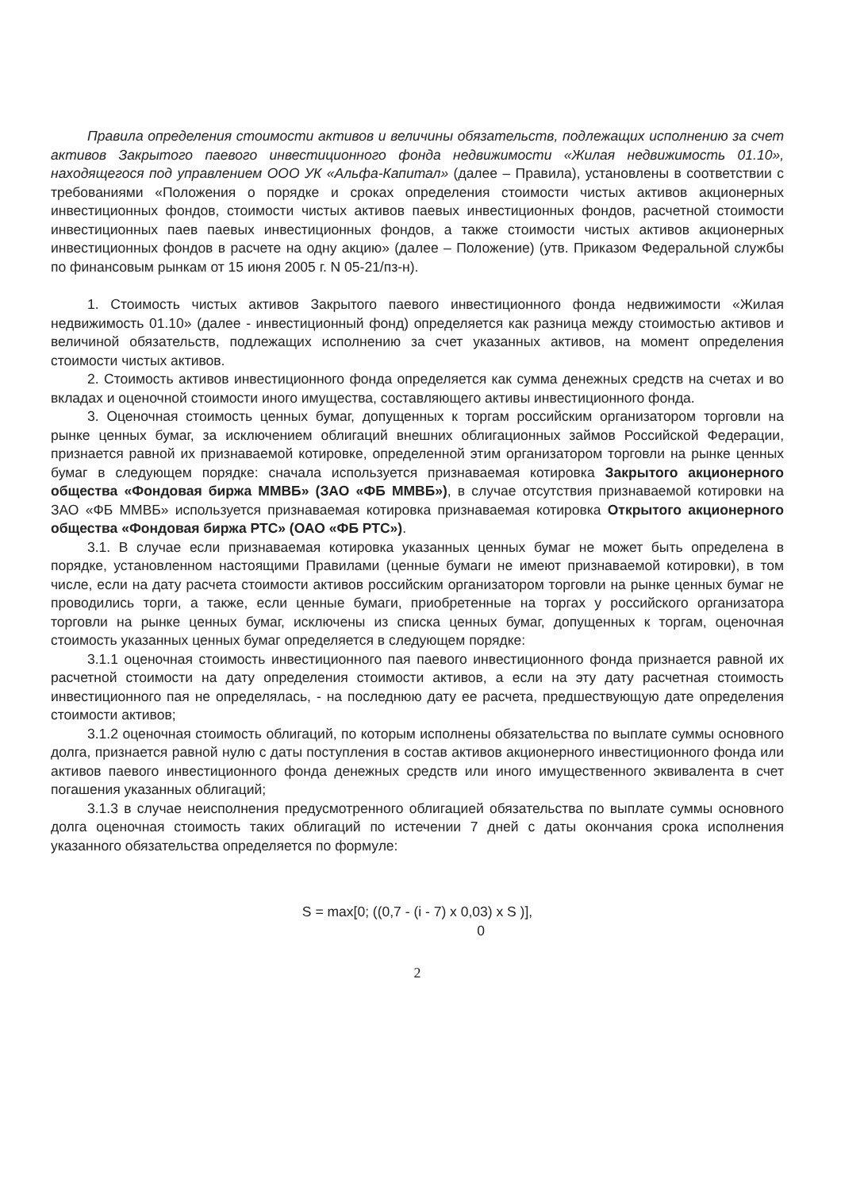Правила определения стоимости активов и величины обязательств, подлежащих исполнению за счет активов Закрытого паевого инвестиционного фонда недвижимости «Жилая недвижимость 01.10», находящегося под управлением ООО УК «Альфа-Капитал» (далее – Правила), установлены в соответствии с требованиями «Положения о порядке и сроках определения стоимости чистых активов акционерных инвестиционных фондов, стоимости чистых активов паевых инвестиционных фондов, расчетной стоимости инвестиционных паев паевых инвестиционных фондов, а также стоимости чистых активов акционерных инвестиционных фондов в расчете на одну акцию» (далее – Положение) (утв. Приказом Федеральной службы по финансовым рынкам от 15 июня 2005 г. N 05-21/пз-н).
1. Стоимость чистых активов Закрытого паевого инвестиционного фонда недвижимости «Жилая недвижимость 01.10» (далее - инвестиционный фонд) определяется как разница между стоимостью активов и величиной обязательств, подлежащих исполнению за счет указанных активов, на момент определения стоимости чистых активов.
2. Стоимость активов инвестиционного фонда определяется как сумма денежных средств на счетах и во вкладах и оценочной стоимости иного имущества, составляющего активы инвестиционного фонда.
3. Оценочная стоимость ценных бумаг, допущенных к торгам российским организатором торговли на рынке ценных бумаг, за исключением облигаций внешних облигационных займов Российской Федерации, признается равной их признаваемой котировке, определенной этим организатором торговли на рынке ценных бумаг в следующем порядке: сначала используется признаваемая котировка Закрытого акционерного общества «Фондовая биржа ММВБ» (ЗАО «ФБ ММВБ»), в случае отсутствия признаваемой котировки на ЗАО «ФБ ММВБ» используется признаваемая котировка признаваемая котировка Открытого акционерного общества «Фондовая биржа РТС» (ОАО «ФБ РТС»).
3.1. В случае если признаваемая котировка указанных ценных бумаг не может быть определена в порядке, установленном настоящими Правилами (ценные бумаги не имеют признаваемой котировки), в том числе, если на дату расчета стоимости активов российским организатором торговли на рынке ценных бумаг не проводились торги, а также, если ценные бумаги, приобретенные на торгах у российского организатора торговли на рынке ценных бумаг, исключены из списка ценных бумаг, допущенных к торгам, оценочная стоимость указанных ценных бумаг определяется в следующем порядке:
3.1.1 оценочная стоимость инвестиционного пая паевого инвестиционного фонда признается равной их расчетной стоимости на дату определения стоимости активов, а если на эту дату расчетная стоимость инвестиционного пая не определялась, - на последнюю дату ее расчета, предшествующую дате определения стоимости активов;
3.1.2 оценочная стоимость облигаций, по которым исполнены обязательства по выплате суммы основного долга, признается равной нулю с даты поступления в состав активов акционерного инвестиционного фонда или активов паевого инвестиционного фонда денежных средств или иного имущественного эквивалента в счет погашения указанных облигаций;
3.1.3 в случае неисполнения предусмотренного облигацией обязательства по выплате суммы основного долга оценочная стоимость таких облигаций по истечении 7 дней с даты окончания срока исполнения указанного обязательства определяется по формуле:
S = max[0; ((0,7 - (i - 7) x 0,03) x S )],
0
2